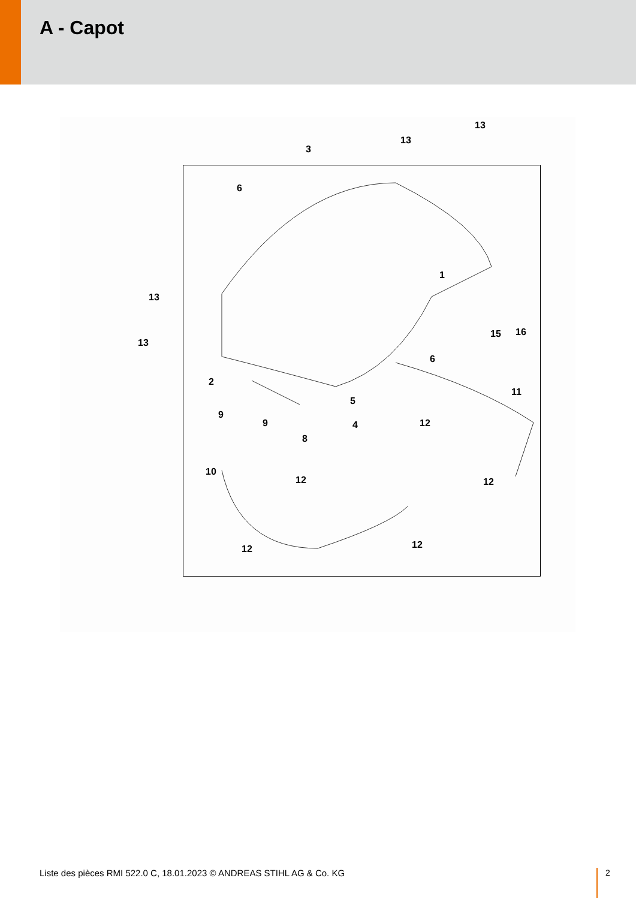A - Capot
3
13
13
6
1
13
13
15 16
6
2
5
11
9
9 4 12
8
10
12 12
12 12
Liste des pièces RMI 522.0 C, 18.01.2023 © ANDREAS STIHL AG & Co. KG
2